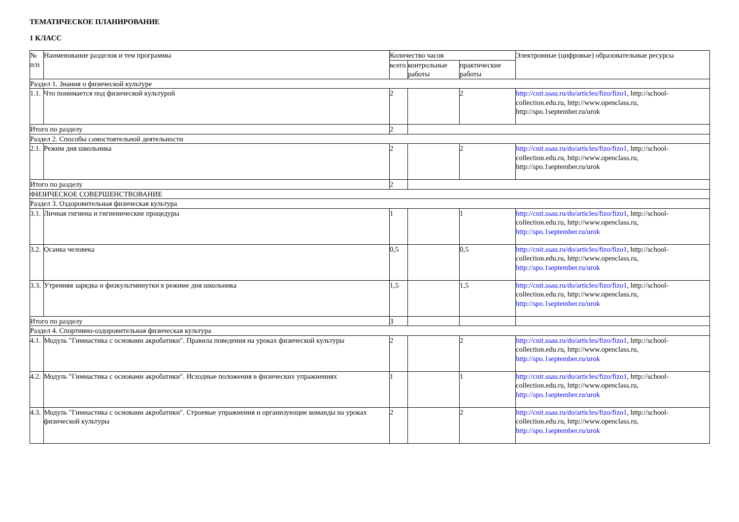ТЕМАТИЧЕСКОЕ ПЛАНИРОВАНИЕ
1 КЛАСС
| № п/п | Наименование разделов и тем программы | Количество часов | | | Электронные (цифровые) образовательные ресурсы |
| --- | --- | --- | --- | --- | --- |
| | | всего | контрольные работы | практические работы | |
| Раздел 1. Знания о физической культуре | | | | | |
| 1.1. | Что понимается под физической культурой | 2 | | 2 | http://cnit.ssau.ru/do/articles/fizo/fizo1 , http://school-collection.edu.ru, http://www.openclass.ru, http://spo.1september.ru/urok |
| Итого по разделу | | 2 | | | |
| Раздел 2. Способы самостоятельной деятельности | | | | | |
| 2.1. | Режим дня школьника | 2 | | 2 | http://cnit.ssau.ru/do/articles/fizo/fizo1 , http://school-collection.edu.ru, http://www.openclass.ru, http://spo.1september.ru/urok |
| Итого по разделу | | 2 | | | |
| ФИЗИЧЕСКОЕ СОВЕРШЕНСТВОВАНИЕ | | | | | |
| Раздел 3. Оздоровительная физическая культура | | | | | |
| 3.1. | Личная гигиена и гигиенические процедуры | 1 | | 1 | http://cnit.ssau.ru/do/articles/fizo/fizo1 , http://school-collection.edu.ru, http://www.openclass.ru, http://spo.1september.ru/urok |
| 3.2. | Осанка человека | 0,5 | | 0,5 | http://cnit.ssau.ru/do/articles/fizo/fizo1 , http://school-collection.edu.ru, http://www.openclass.ru, http://spo.1september.ru/urok |
| 3.3. | Утренняя зарядка и физкультминутки в режиме дня школьника | 1,5 | | 1,5 | http://cnit.ssau.ru/do/articles/fizo/fizo1 , http://school-collection.edu.ru, http://www.openclass.ru, http://spo.1september.ru/urok |
| Итого по разделу | | 3 | | | |
| Раздел 4. Спортивно-оздоровительная физическая культура | | | | | |
| 4.1. | Модуль "Гимнастика с основами акробатики". Правила поведения на уроках физической культуры | 2 | | 2 | http://cnit.ssau.ru/do/articles/fizo/fizo1 , http://school-collection.edu.ru, http://www.openclass.ru, http://spo.1september.ru/urok |
| 4.2. | Модуль "Гимнастика с основами акробатики". Исходные положения в физических упражнениях | 1 | | 1 | http://cnit.ssau.ru/do/articles/fizo/fizo1 , http://school-collection.edu.ru, http://www.openclass.ru, http://spo.1september.ru/urok |
| 4.3. | Модуль "Гимнастика с основами акробатики". Строевые упражнения и организующие команды на уроках физической культуры | 2 | | 2 | http://cnit.ssau.ru/do/articles/fizo/fizo1 , http://school-collection.edu.ru, http://www.openclass.ru, http://spo.1september.ru/urok |